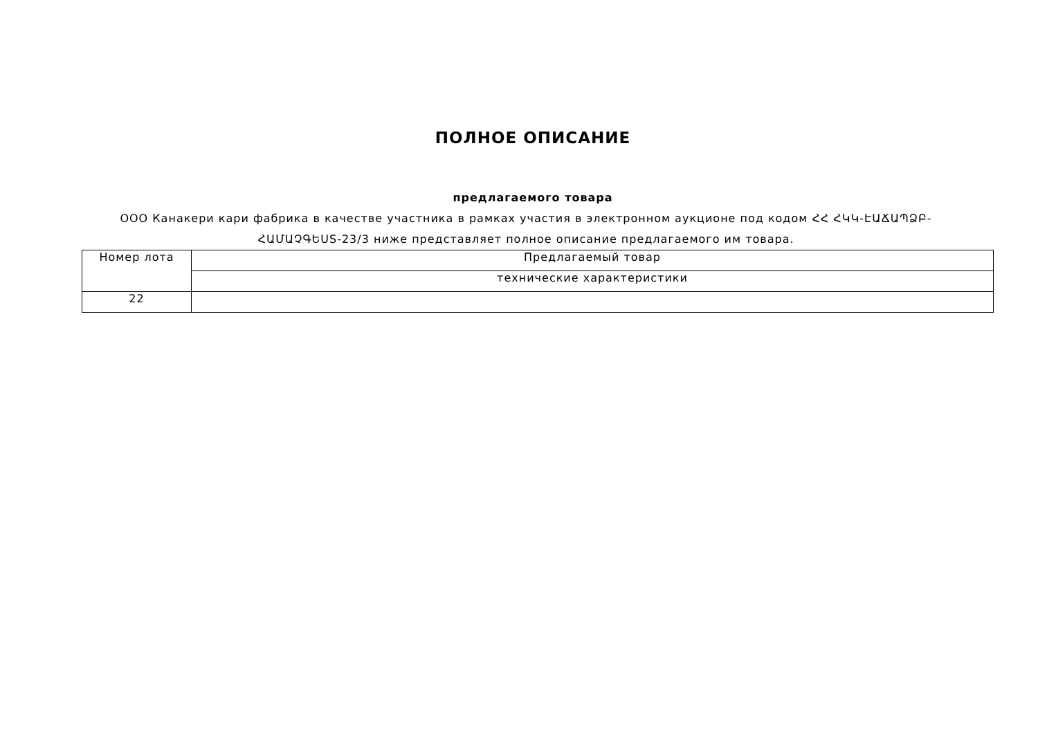ПОЛНОЕ ОПИСАНИЕ
предлагаемого товара
ООО Канакери кари фабрика в качестве участника в рамках участия в электронном аукционе под кодом ՀՀ ՀԿԿ-ԷԱՃԱՊՁԲ-ՀԱՄԱՉԳԵUS-23/3 ниже представляет полное описание предлагаемого им товара.
| Номер лота | Предлагаемый товар |
| | технические характеристики |
| 22 | |